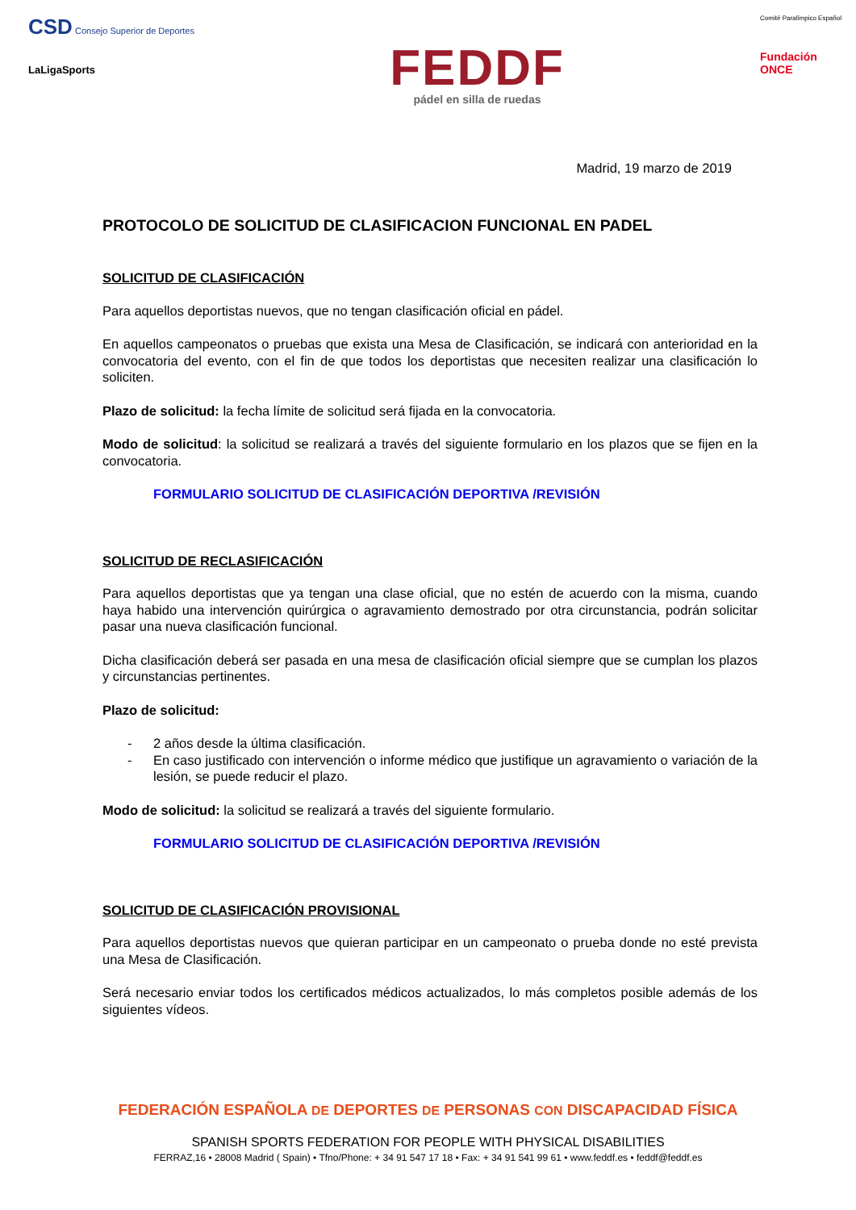CSD Consejo Superior de Deportes
LaLigaSports
FEDDF
pádel en silla de ruedas
Comité Paralímpico Español
Fundación
ONCE
Madrid, 19 marzo de 2019
PROTOCOLO DE SOLICITUD DE CLASIFICACION FUNCIONAL EN PADEL
SOLICITUD DE CLASIFICACIÓN
Para aquellos deportistas nuevos, que no tengan clasificación oficial en pádel.
En aquellos campeonatos o pruebas que exista una Mesa de Clasificación, se indicará con anterioridad en la convocatoria del evento, con el fin de que todos los deportistas que necesiten realizar una clasificación lo soliciten.
Plazo de solicitud: la fecha límite de solicitud será fijada en la convocatoria.
Modo de solicitud: la solicitud se realizará a través del siguiente formulario en los plazos que se fijen en la convocatoria.
FORMULARIO SOLICITUD DE CLASIFICACIÓN DEPORTIVA /REVISIÓN
SOLICITUD DE RECLASIFICACIÓN
Para aquellos deportistas que ya tengan una clase oficial, que no estén de acuerdo con la misma, cuando haya habido una intervención quirúrgica o agravamiento demostrado por otra circunstancia, podrán solicitar pasar una nueva clasificación funcional.
Dicha clasificación deberá ser pasada en una mesa de clasificación oficial siempre que se cumplan los plazos y circunstancias pertinentes.
Plazo de solicitud:
- 2 años desde la última clasificación.
- En caso justificado con intervención o informe médico que justifique un agravamiento o variación de la lesión, se puede reducir el plazo.
Modo de solicitud: la solicitud se realizará a través del siguiente formulario.
FORMULARIO SOLICITUD DE CLASIFICACIÓN DEPORTIVA /REVISIÓN
SOLICITUD DE CLASIFICACIÓN PROVISIONAL
Para aquellos deportistas nuevos que quieran participar en un campeonato o prueba donde no esté prevista una Mesa de Clasificación.
Será necesario enviar todos los certificados médicos actualizados, lo más completos posible además de los siguientes vídeos.
FEDERACIÓN ESPAÑOLA DE DEPORTES DE PERSONAS CON DISCAPACIDAD FÍSICA
SPANISH SPORTS FEDERATION FOR PEOPLE WITH PHYSICAL DISABILITIES
FERRAZ,16 • 28008 Madrid ( Spain) • Tfno/Phone: + 34 91 547 17 18 • Fax: + 34 91 541 99 61 • www.feddf.es • feddf@feddf.es